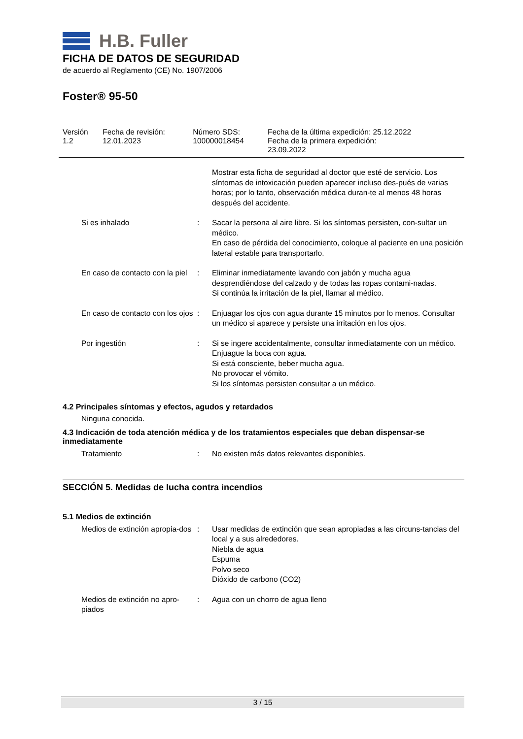H.B. Fuller
FICHA DE DATOS DE SEGURIDAD
de acuerdo al Reglamento (CE) No. 1907/2006
Foster® 95-50
| Versión 1.2 | Fecha de revisión: 12.01.2023 | Número SDS: 100000018454 | Fecha de la última expedición: 25.12.2022 Fecha de la primera expedición: 23.09.2022 |
| | | Mostrar esta ficha de seguridad al doctor que esté de servicio. Los síntomas de intoxicación pueden aparecer incluso des-pués de varias horas; por lo tanto, observación médica duran-te al menos 48 horas después del accidente. |
| Si es inhalado | : | Sacar la persona al aire libre. Si los síntomas persisten, con-sultar un médico. En caso de pérdida del conocimiento, coloque al paciente en una posición lateral estable para transportarlo. |
| En caso de contacto con la piel | : | Eliminar inmediatamente lavando con jabón y mucha agua desprendiéndose del calzado y de todas las ropas contami-nadas. Si continúa la irritación de la piel, llamar al médico. |
| En caso de contacto con los ojos | : | Enjuagar los ojos con agua durante 15 minutos por lo menos. Consultar un médico si aparece y persiste una irritación en los ojos. |
| Por ingestión | : | Si se ingere accidentalmente, consultar inmediatamente con un médico. Enjuague la boca con agua. Si está consciente, beber mucha agua. No provocar el vómito. Si los síntomas persisten consultar a un médico. |
4.2 Principales síntomas y efectos, agudos y retardados
Ninguna conocida.
4.3 Indicación de toda atención médica y de los tratamientos especiales que deban dispensar-se inmediatamente
| Tratamiento | : | No existen más datos relevantes disponibles. |
SECCIÓN 5. Medidas de lucha contra incendios
5.1 Medios de extinción
| Medios de extinción apropia-dos | : | Usar medidas de extinción que sean apropiadas a las circuns-tancias del local y a sus alrededores. Niebla de agua Espuma Polvo seco Dióxido de carbono (CO2) |
| Medios de extinción no apro-piados | : | Agua con un chorro de agua lleno |
3 / 15